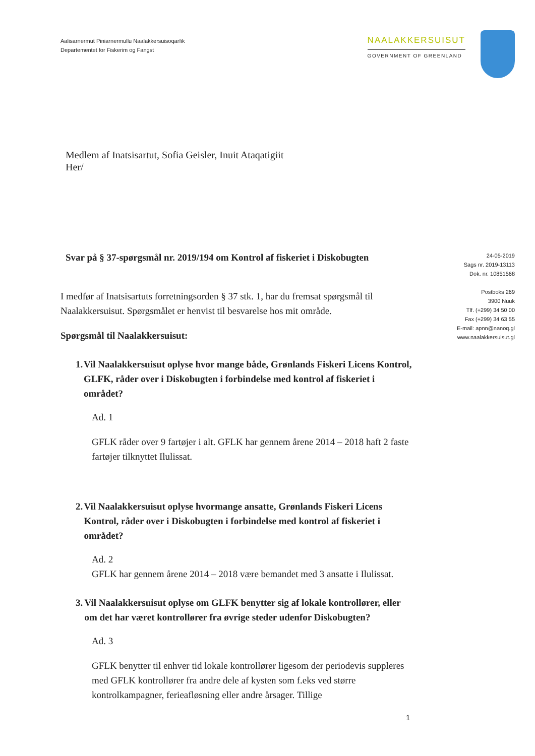Aalisarnermut Piniarnermullu Naalakkersuisoqarfik
Departementet for Fiskerim og Fangst
NAALAKKERSUISUT
GOVERNMENT OF GREENLAND
Medlem af Inatsisartut, Sofia Geisler, Inuit Ataqatigiit
Her/
Svar på § 37-spørgsmål nr. 2019/194 om Kontrol af fiskeriet i Diskobugten
I medfør af Inatsisartuts forretningsorden § 37 stk. 1, har du fremsat spørgsmål til Naalakkersuisut. Spørgsmålet er henvist til besvarelse hos mit område.
Spørgsmål til Naalakkersuisut:
1. Vil Naalakkersuisut oplyse hvor mange både, Grønlands Fiskeri Licens Kontrol, GLFK, råder over i Diskobugten i forbindelse med kontrol af fiskeriet i området?
Ad. 1
GFLK råder over 9 fartøjer i alt. GFLK har gennem årene 2014 – 2018 haft 2 faste fartøjer tilknyttet Ilulissat.
2. Vil Naalakkersuisut oplyse hvormange ansatte, Grønlands Fiskeri Licens Kontrol, råder over i Diskobugten i forbindelse med kontrol af fiskeriet i området?
Ad. 2
GFLK har gennem årene 2014 – 2018 være bemandet med 3 ansatte i Ilulissat.
3. Vil Naalakkersuisut oplyse om GLFK benytter sig af lokale kontrollører, eller om det har været kontrollører fra øvrige steder udenfor Diskobugten?
Ad. 3
GFLK benytter til enhver tid lokale kontrollører ligesom der periodevis suppleres med GFLK kontrollører fra andre dele af kysten som f.eks ved større kontrolkampagner, ferieafløsning eller andre årsager. Tillige
24-05-2019
Sags nr. 2019-13113
Dok. nr. 10851568
Postboks 269
3900 Nuuk
Tlf. (+299) 34 50 00
Fax (+299) 34 63 55
E-mail: apnn@nanoq.gl
www.naalakkersuisut.gl
1